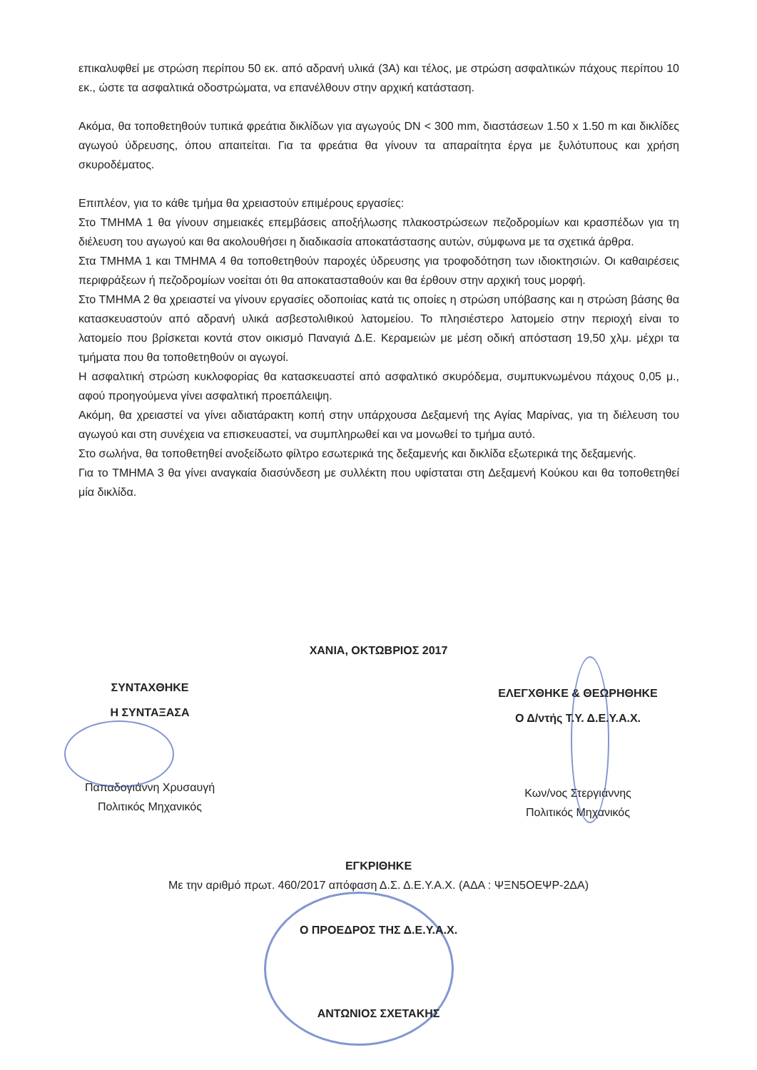επικαλυφθεί με στρώση περίπου 50 εκ. από αδρανή υλικά (3Α) και τέλος, με στρώση ασφαλτικών πάχους περίπου 10 εκ., ώστε τα ασφαλτικά οδοστρώματα, να επανέλθουν στην αρχική κατάσταση.
Ακόμα, θα τοποθετηθούν τυπικά φρεάτια δικλίδων για αγωγούς DN < 300 mm, διαστάσεων 1.50 x 1.50 m και δικλίδες αγωγού ύδρευσης, όπου απαιτείται. Για τα φρεάτια θα γίνουν τα απαραίτητα έργα με ξυλότυπους και χρήση σκυροδέματος.
Επιπλέον, για το κάθε τμήμα θα χρειαστούν επιμέρους εργασίες:
Στο ΤΜΗΜΑ 1 θα γίνουν σημειακές επεμβάσεις αποξήλωσης πλακοστρώσεων πεζοδρομίων και κρασπέδων για τη διέλευση του αγωγού και θα ακολουθήσει η διαδικασία αποκατάστασης αυτών, σύμφωνα με τα σχετικά άρθρα.
Στα ΤΜΗΜΑ 1 και ΤΜΗΜΑ 4 θα τοποθετηθούν παροχές ύδρευσης για τροφοδότηση των ιδιοκτησιών. Οι καθαιρέσεις περιφράξεων ή πεζοδρομίων νοείται ότι θα αποκατασταθούν και θα έρθουν στην αρχική τους μορφή.
Στο ΤΜΗΜΑ 2 θα χρειαστεί να γίνουν εργασίες οδοποιίας κατά τις οποίες η στρώση υπόβασης και η στρώση βάσης θα κατασκευαστούν από αδρανή υλικά ασβεστολιθικού λατομείου. Το πλησιέστερο λατομείο στην περιοχή είναι το λατομείο που βρίσκεται κοντά στον οικισμό Παναγιά Δ.Ε. Κεραμειών με μέση οδική απόσταση 19,50 χλμ. μέχρι τα τμήματα που θα τοποθετηθούν οι αγωγοί.
Η ασφαλτική στρώση κυκλοφορίας θα κατασκευαστεί από ασφαλτικό σκυρόδεμα, συμπυκνωμένου πάχους 0,05 μ., αφού προηγούμενα γίνει ασφαλτική προεπάλειψη.
Ακόμη, θα χρειαστεί να γίνει αδιατάρακτη κοπή στην υπάρχουσα Δεξαμενή της Αγίας Μαρίνας, για τη διέλευση του αγωγού και στη συνέχεια να επισκευαστεί, να συμπληρωθεί και να μονωθεί το τμήμα αυτό.
Στο σωλήνα, θα τοποθετηθεί ανοξείδωτο φίλτρο εσωτερικά της δεξαμενής και δικλίδα εξωτερικά της δεξαμενής.
Για το ΤΜΗΜΑ 3 θα γίνει αναγκαία διασύνδεση με συλλέκτη που υφίσταται στη Δεξαμενή Κούκου και θα τοποθετηθεί μία δικλίδα.
ΧΑΝΙΑ, ΟΚΤΩΒΡΙΟΣ 2017
ΣΥΝΤΑΧΘΗΚΕ
Η ΣΥΝΤΑΞΑΣΑ
Παπαδογιάννη Χρυσαυγή
Πολιτικός Μηχανικός
ΕΛΕΓΧΘΗΚΕ & ΘΕΩΡΗΘΗΚΕ
Ο Δ/ντής Τ.Υ. Δ.Ε.Υ.Α.Χ.
Κων/νος Στεργιάννης
Πολιτικός Μηχανικός
ΕΓΚΡΙΘΗΚΕ
Με την αριθμό πρωτ. 460/2017 απόφαση Δ.Σ. Δ.Ε.Υ.Α.Χ. (ΑΔΑ : ΨΞΝ5ΟΕΨΡ-2ΔΑ)
Ο ΠΡΟΕΔΡΟΣ ΤΗΣ Δ.Ε.Υ.Α.Χ.
ΑΝΤΩΝΙΟΣ ΣΧΕΤΑΚΗΣ